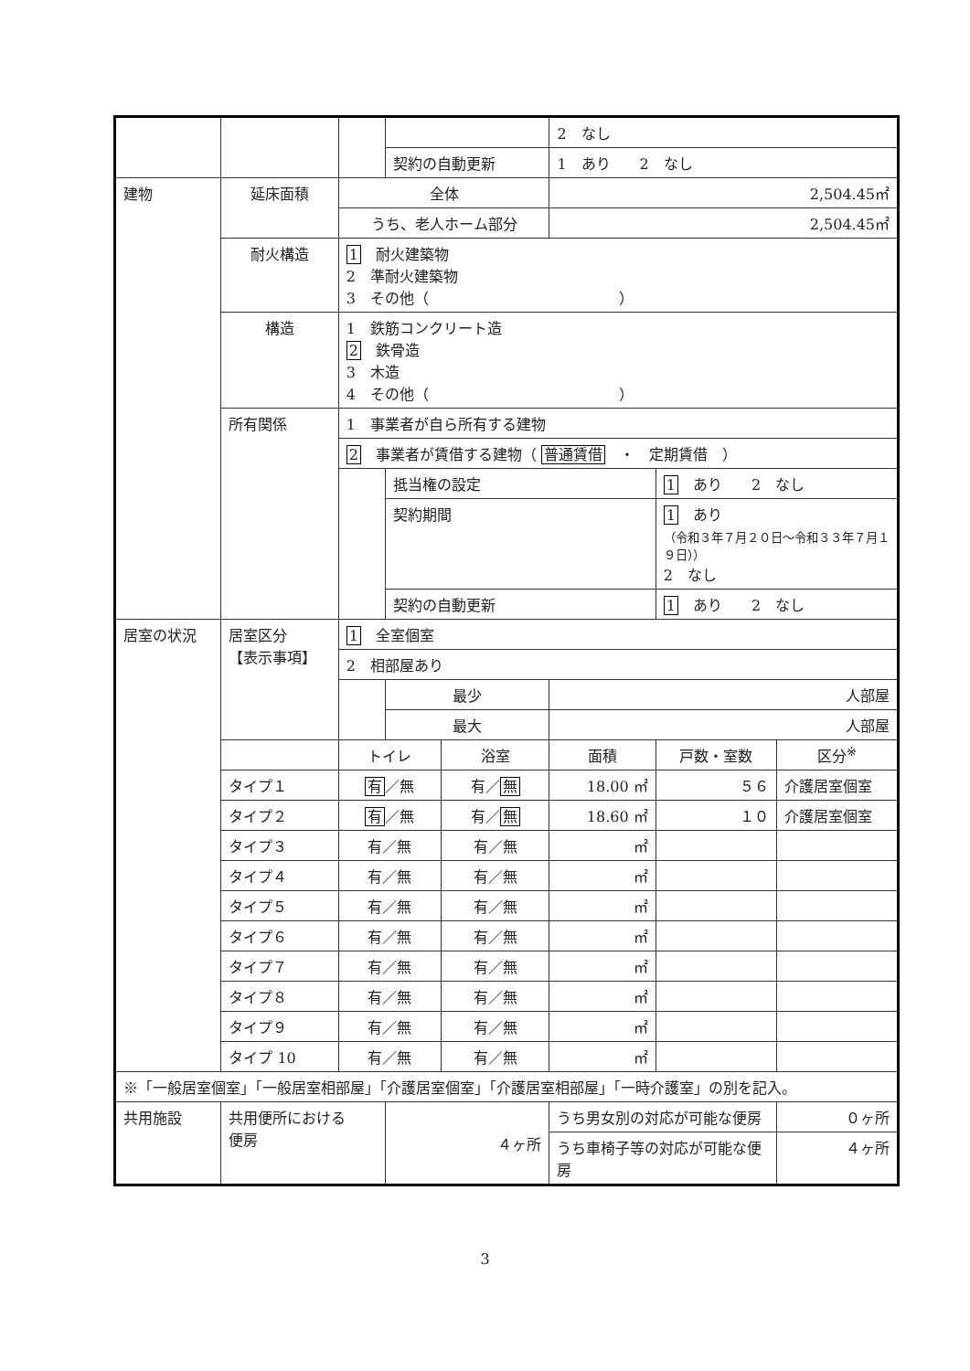| | | | | | 2 なし | | |
| | | | 契約の自動更新 | | 1 あり 2 なし | | |
| 建物 | 延床面積 | 全体 | | | 2,504.45㎡ | | |
| | | うち、老人ホーム部分 | | | 2,504.45㎡ | | |
| | 耐火構造 | 1 耐火建築物 2 準耐火建築物 3 その他（ ） | | | | | |
| | 構造 | 1 鉄筋コンクリート造 2 鉄骨造 3 木造 4 その他（ ） | | | | | |
| | 所有関係 | 1 事業者が自ら所有する建物 | | | | | |
| | | 2 事業者が賃借する建物（ 普通賃借 ・ 定期賃借 ） | | | | | |
| | | | 抵当権の設定 | | | 1 あり 2 なし | |
| | | | 契約期間 | | | 1 あり （令和３年７月２０日～令和３３年７月１９日）） 2 なし | |
| | | | 契約の自動更新 | | | 1 あり 2 なし | |
| 居室の状況 | 居室区分 【表示事項】 | 1 全室個室 | | | | | |
| | | 2 相部屋あり | | | | | |
| | | | 最少 | | 人部屋 | | |
| | | | 最大 | | 人部屋 | | |
| | | トイレ | | 浴室 | 面積 | 戸数・室数 | 区分<sup>※</sup> |
| | タイプ１ | 有 ／無 | | 有／ 無 | 18.00 ㎡ | ５６ | 介護居室個室 |
| | タイプ２ | 有 ／無 | | 有／ 無 | 18.60 ㎡ | １０ | 介護居室個室 |
| | タイプ３ | 有／無 | | 有／無 | ㎡ | | |
| | タイプ４ | 有／無 | | 有／無 | ㎡ | | |
| | タイプ５ | 有／無 | | 有／無 | ㎡ | | |
| | タイプ６ | 有／無 | | 有／無 | ㎡ | | |
| | タイプ７ | 有／無 | | 有／無 | ㎡ | | |
| | タイプ８ | 有／無 | | 有／無 | ㎡ | | |
| | タイプ９ | 有／無 | | 有／無 | ㎡ | | |
| | タイプ 10 | 有／無 | | 有／無 | ㎡ | | |
| ※「一般居室個室」「一般居室相部屋」「介護居室個室」「介護居室相部屋」「一時介護室」の別を記入。 | | | | | | | |
| 共用施設 | 共用便所における 便房 | | ４ヶ所 | | うち男女別の対応が可能な便房 | | ０ヶ所 |
| | | | | | うち車椅子等の対応が可能な便房 | | ４ヶ所 |
3